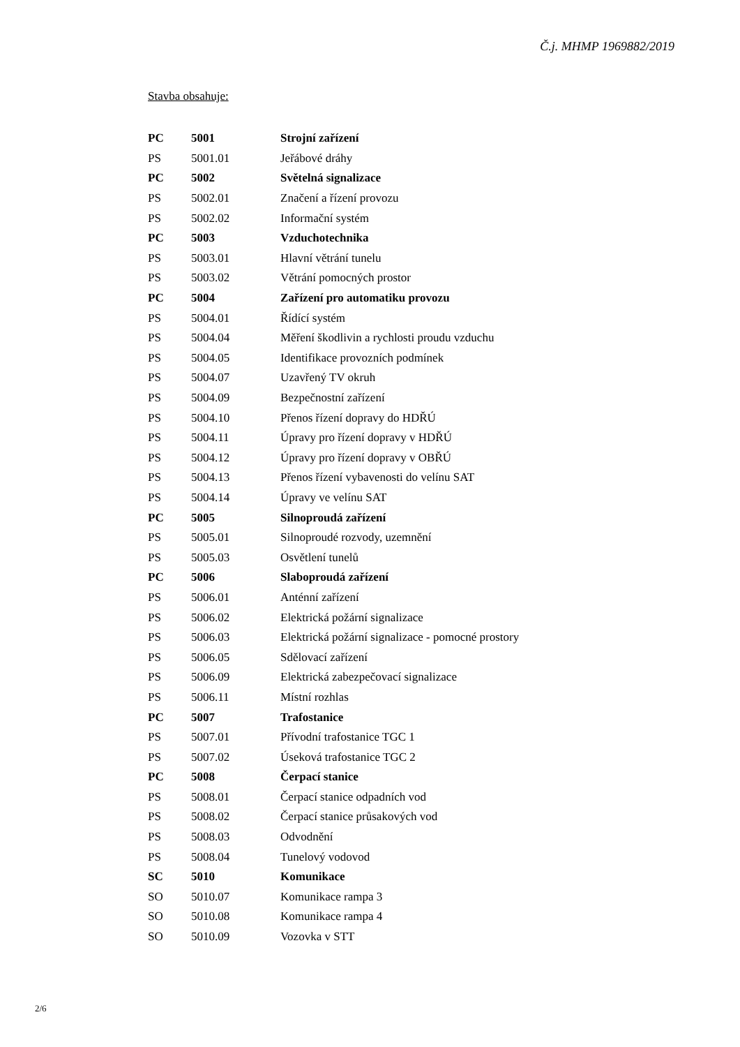Č.j. MHMP 1969882/2019
Stavba obsahuje:
| PC | 5001 | Strojní zařízení |
| PS | 5001.01 | Jeřábové dráhy |
| PC | 5002 | Světelná signalizace |
| PS | 5002.01 | Značení a řízení provozu |
| PS | 5002.02 | Informační systém |
| PC | 5003 | Vzduchotechnika |
| PS | 5003.01 | Hlavní větrání tunelu |
| PS | 5003.02 | Větrání pomocných prostor |
| PC | 5004 | Zařízení pro automatiku provozu |
| PS | 5004.01 | Řídící systém |
| PS | 5004.04 | Měření škodlivin a rychlosti proudu vzduchu |
| PS | 5004.05 | Identifikace provozních podmínek |
| PS | 5004.07 | Uzavřený TV okruh |
| PS | 5004.09 | Bezpečnostní zařízení |
| PS | 5004.10 | Přenos řízení dopravy do HDŘÚ |
| PS | 5004.11 | Úpravy pro řízení dopravy v HDŘÚ |
| PS | 5004.12 | Úpravy pro řízení dopravy v OBŘÚ |
| PS | 5004.13 | Přenos řízení vybavenosti do velínu SAT |
| PS | 5004.14 | Úpravy ve velínu SAT |
| PC | 5005 | Silnoproudá zařízení |
| PS | 5005.01 | Silnoproudé rozvody, uzemnění |
| PS | 5005.03 | Osvětlení tunelů |
| PC | 5006 | Slaboproudá zařízení |
| PS | 5006.01 | Anténní zařízení |
| PS | 5006.02 | Elektrická požární signalizace |
| PS | 5006.03 | Elektrická požární signalizace - pomocné prostory |
| PS | 5006.05 | Sdělovací zařízení |
| PS | 5006.09 | Elektrická zabezpečovací signalizace |
| PS | 5006.11 | Místní rozhlas |
| PC | 5007 | Trafostanice |
| PS | 5007.01 | Přívodní trafostanice TGC 1 |
| PS | 5007.02 | Úseková trafostanice TGC 2 |
| PC | 5008 | Čerpací stanice |
| PS | 5008.01 | Čerpací stanice odpadních vod |
| PS | 5008.02 | Čerpací stanice průsakových vod |
| PS | 5008.03 | Odvodnění |
| PS | 5008.04 | Tunelový vodovod |
| SC | 5010 | Komunikace |
| SO | 5010.07 | Komunikace rampa 3 |
| SO | 5010.08 | Komunikace rampa 4 |
| SO | 5010.09 | Vozovka v STT |
2/6